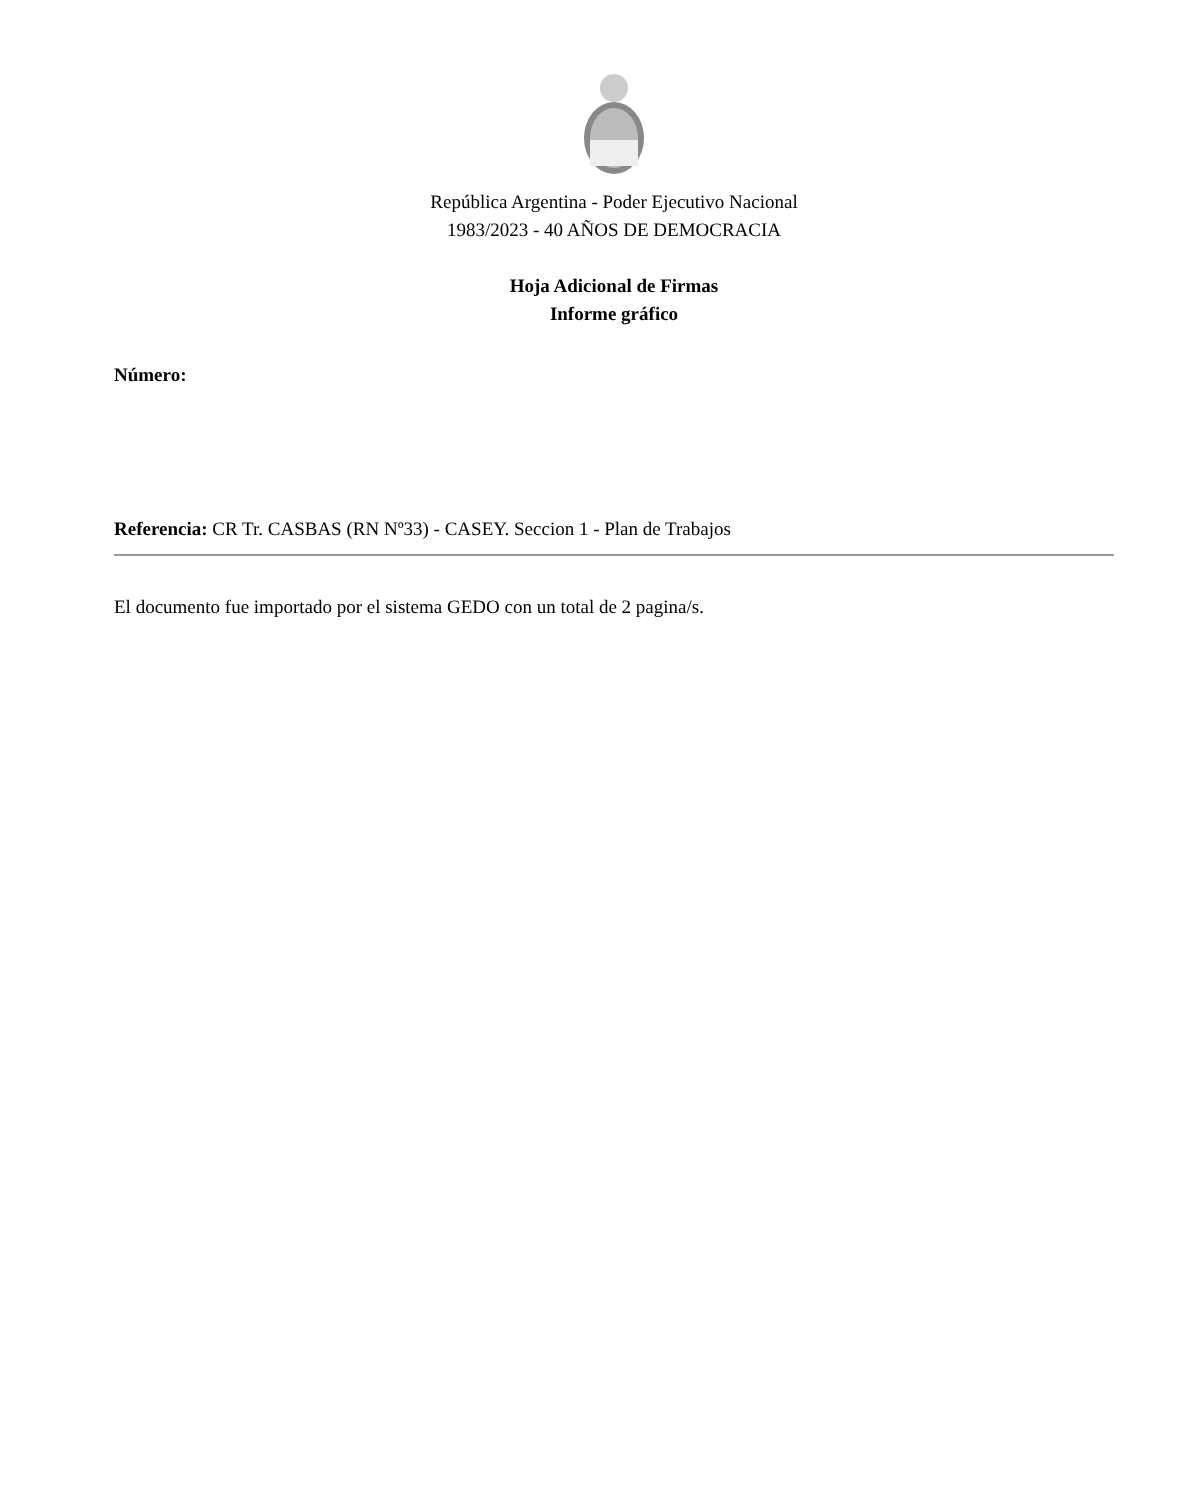República Argentina - Poder Ejecutivo Nacional
1983/2023 - 40 AÑOS DE DEMOCRACIA
Hoja Adicional de Firmas
Informe gráfico
Número:
Referencia: CR Tr. CASBAS (RN Nº33) - CASEY. Seccion 1 - Plan de Trabajos
El documento fue importado por el sistema GEDO con un total de 2 pagina/s.